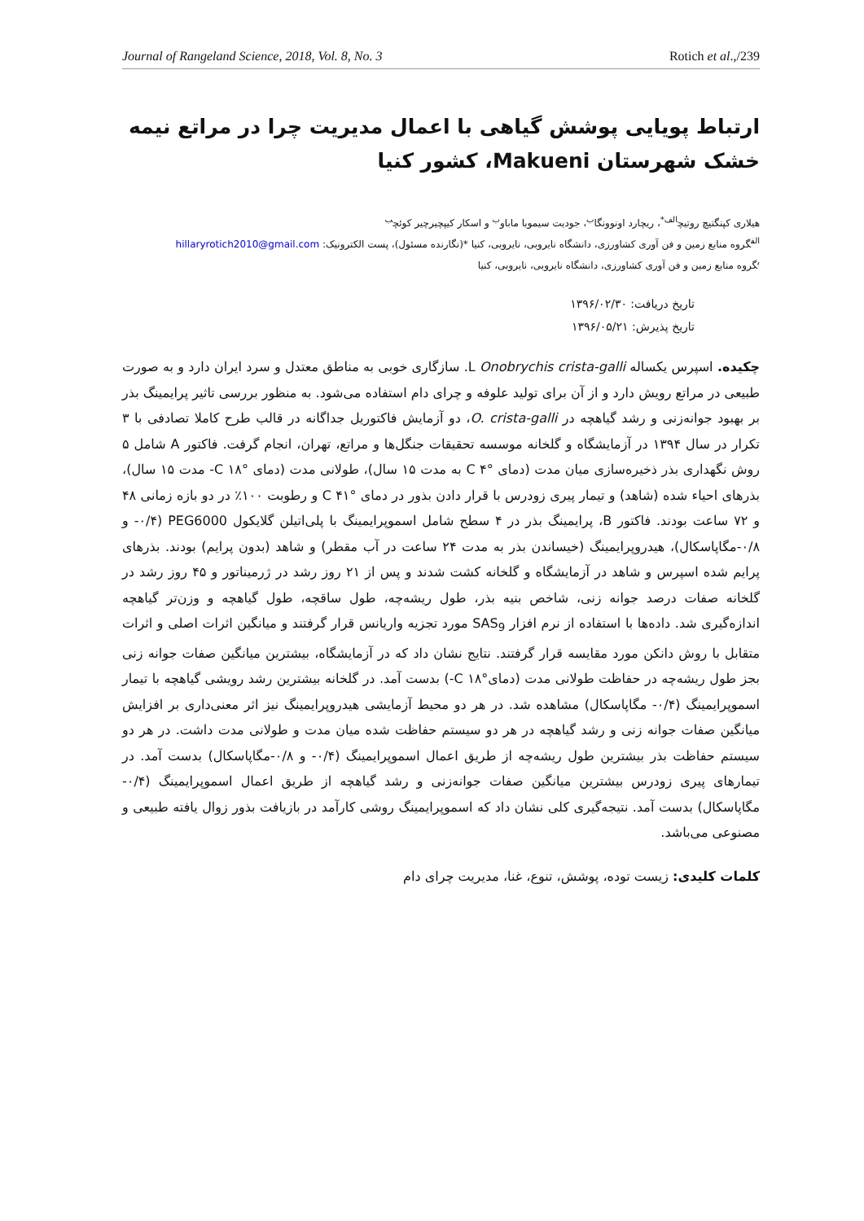Journal of Rangeland Science, 2018, Vol. 8, No. 3 Rotich et al.,/239
ارتباط پویایی پوشش گیاهی با اعمال مدیریت چرا در مراتع نیمه خشک شهرستان Makueni، کشور کنیا
هیلاری کپنگتیچ روتیچ<sup>الف*</sup>، ریچارد اونوونگا<sup>ب</sup>، جودیت سیموبا ماباو<sup>ب</sup> و اسکار کیپچیرچیر کوئچ<sup>ب</sup>
<sup>الف</sup>گروه منابع زمین و فن آوری کشاورزی، دانشگاه نایروبی، نایروبی، کنیا *(نگارنده مسئول)، پست الکترونیک: hillaryrotich2010@gmail.com
<sup>ب</sup>گروه منابع زمین و فن آوری کشاورزی، دانشگاه نایروبی، نایروبی، کنیا
تاریخ دریافت: ۱۳۹۶/۰۲/۳۰
تاریخ پذیرش: ۱۳۹۶/۰۵/۲۱
چکیده. اسپرس یکساله Onobrychis crista-galli L. سازگاری خوبی به مناطق معتدل و سرد ایران دارد و به صورت طبیعی در مراتع رویش دارد و از آن برای تولید علوفه و چرای دام استفاده می‌شود. به منظور بررسی تاثیر پرایمینگ بذر بر بهبود جوانه‌زنی و رشد گیاهچه در O. crista-galli، دو آزمایش فاکتوریل جداگانه در قالب طرح کاملا تصادفی با ۳ تکرار در سال ۱۳۹۴ در آزمایشگاه و گلخانه موسسه تحقیقات جنگل‌ها و مراتع، تهران، انجام گرفت. فاکتور A شامل ۵ روش نگهداری بذر ذخیره‌سازی میان مدت (دمای °C ۴ به مدت ۱۵ سال)، طولانی مدت (دمای °C ۱۸- مدت ۱۵ سال)، بذرهای احیاء شده (شاهد) و تیمار پیری زودرس با قرار دادن بذور در دمای °C ۴۱ و رطوبت ۱۰۰٪ در دو بازه زمانی ۴۸ و ۷۲ ساعت بودند. فاکتور B، پرایمینگ بذر در ۴ سطح شامل اسموپرایمینگ با پلی‌اتیلن گلایکول PEG6000 (۰/۴- و ۰/۸-مگاپاسکال)، هیدروپرایمینگ (خیساندن بذر به مدت ۲۴ ساعت در آب مقطر) و شاهد (بدون پرایم) بودند. بذرهای پرایم شده اسپرس و شاهد در آزمایشگاه و گلخانه کشت شدند و پس از ۲۱ روز رشد در ژرمیناتور و ۴۵ روز رشد در گلخانه صفات درصد جوانه زنی، شاخص بنیه بذر، طول ریشه‌چه، طول ساقچه، طول گیاهچه و وزن‌تر گیاهچه اندازه‌گیری شد. داده‌ها با استفاده از نرم افزار SAS<sub>9</sub> مورد تجزیه واریانس قرار گرفتند و میانگین اثرات اصلی و اثرات متقابل با روش دانکن مورد مقایسه قرار گرفتند. نتایج نشان داد که در آزمایشگاه، بیشترین میانگین صفات جوانه زنی بجز طول ریشه‌چه در حفاظت طولانی مدت (دمای°C ۱۸-) بدست آمد. در گلخانه بیشترین رشد رویشی گیاهچه با تیمار اسموپرایمینگ (۰/۴- مگاپاسکال) مشاهده شد. در هر دو محیط آزمایشی هیدروپرایمینگ نیز اثر معنی‌داری بر افزایش میانگین صفات جوانه زنی و رشد گیاهچه در هر دو سیستم حفاظت شده میان مدت و طولانی مدت داشت. در هر دو سیستم حفاظت بذر بیشترین طول ریشه‌چه از طریق اعمال اسموپرایمینگ (۰/۴- و ۰/۸-مگاپاسکال) بدست آمد. در تیمارهای پیری زودرس بیشترین میانگین صفات جوانه‌زنی و رشد گیاهچه از طریق اعمال اسموپرایمینگ (۰/۴- مگاپاسکال) بدست آمد. نتیجه‌گیری کلی نشان داد که اسموپرایمینگ روشی کارآمد در بازیافت بذور زوال یافته طبیعی و مصنوعی می‌باشد.
کلمات کلیدی: زیست توده، پوشش، تنوع، غنا، مدیریت چرای دام